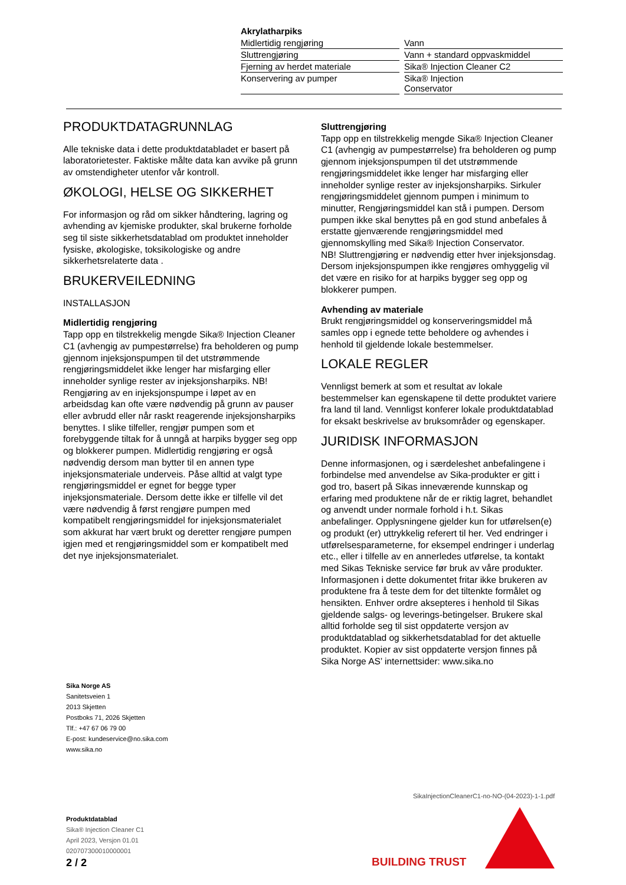Akrylatharpiks
| Midlertidig rengjøring | Vann |
| Sluttrengjøring | Vann + standard oppvaskmiddel |
| Fjerning av herdet materiale | Sika® Injection Cleaner C2 |
| Konservering av pumper | Sika® Injection Conservator |
PRODUKTDATAGRUNNLAG
Alle tekniske data i dette produktdatabladet er basert på laboratorietester. Faktiske målte data kan avvike på grunn av omstendigheter utenfor vår kontroll.
ØKOLOGI, HELSE OG SIKKERHET
For informasjon og råd om sikker håndtering, lagring og avhending av kjemiske produkter, skal brukerne forholde seg til siste sikkerhetsdatablad om produktet inneholder fysiske, økologiske, toksikologiske og andre sikkerhetsrelaterte data .
BRUKERVEILEDNING
INSTALLASJON
Midlertidig rengjøring
Tapp opp en tilstrekkelig mengde Sika® Injection Cleaner C1 (avhengig av pumpestørrelse) fra beholderen og pump gjennom injeksjonspumpen til det utstrømmende rengjøringsmiddelet ikke lenger har misfarging eller inneholder synlige rester av injeksjonsharpiks. NB! Rengjøring av en injeksjonspumpe i løpet av en arbeidsdag kan ofte være nødvendig på grunn av pauser eller avbrudd eller når raskt reagerende injeksjonsharpiks benyttes. I slike tilfeller, rengjør pumpen som et forebyggende tiltak for å unngå at harpiks bygger seg opp og blokkerer pumpen. Midlertidig rengjøring er også nødvendig dersom man bytter til en annen type injeksjonsmateriale underveis. Påse alltid at valgt type rengjøringsmiddel er egnet for begge typer injeksjonsmateriale. Dersom dette ikke er tilfelle vil det være nødvendig å først rengjøre pumpen med kompatibelt rengjøringsmiddel for injeksjonsmaterialet som akkurat har vært brukt og deretter rengjøre pumpen igjen med et rengjøringsmiddel som er kompatibelt med det nye injeksjonsmaterialet.
Sluttrengjøring
Tapp opp en tilstrekkelig mengde Sika® Injection Cleaner C1 (avhengig av pumpestørrelse) fra beholderen og pump gjennom injeksjonspumpen til det utstrømmende rengjøringsmiddelet ikke lenger har misfarging eller inneholder synlige rester av injeksjonsharpiks. Sirkuler rengjøringsmiddelet gjennom pumpen i minimum to minutter, Rengjøringsmiddel kan stå i pumpen. Dersom pumpen ikke skal benyttes på en god stund anbefales å erstatte gjenværende rengjøringsmiddel med gjennomskylling med Sika® Injection Conservator.
NB! Sluttrengjøring er nødvendig etter hver injeksjonsdag. Dersom injeksjonspumpen ikke rengjøres omhyggelig vil det være en risiko for at harpiks bygger seg opp og blokkerer pumpen.
Avhending av materiale
Brukt rengjøringsmiddel og konserveringsmiddel må samles opp i egnede tette beholdere og avhendes i henhold til gjeldende lokale bestemmelser.
LOKALE REGLER
Vennligst bemerk at som et resultat av lokale bestemmelser kan egenskapene til dette produktet variere fra land til land. Vennligst konferer lokale produktdatablad for eksakt beskrivelse av bruksområder og egenskaper.
JURIDISK INFORMASJON
Denne informasjonen, og i særdeleshet anbefalingene i forbindelse med anvendelse av Sika-produkter er gitt i god tro, basert på Sikas inneværende kunnskap og erfaring med produktene når de er riktig lagret, behandlet og anvendt under normale forhold i h.t. Sikas anbefalinger. Opplysningene gjelder kun for utførelsen(e) og produkt (er) uttrykkelig referert til her. Ved endringer i utførelsesparameterne, for eksempel endringer i underlag etc., eller i tilfelle av en annerledes utførelse, ta kontakt med Sikas Tekniske service før bruk av våre produkter. Informasjonen i dette dokumentet fritar ikke brukeren av produktene fra å teste dem for det tiltenkte formålet og hensikten. Enhver ordre aksepteres i henhold til Sikas gjeldende salgs- og leverings-betingelser. Brukere skal alltid forholde seg til sist oppdaterte versjon av produktdatablad og sikkerhetsdatablad for det aktuelle produktet. Kopier av sist oppdaterte versjon finnes på Sika Norge AS’ internettsider: www.sika.no
Sika Norge AS
Sanitetsveien 1
2013 Skjetten
Postboks 71, 2026 Skjetten
Tlf.: +47 67 06 79 00
E-post: kundeservice@no.sika.com
www.sika.no
Produktdatablad
Sika® Injection Cleaner C1
April 2023, Versjon 01.01
020707300010000001
SikaInjectionCleanerC1-no-NO-(04-2023)-1-1.pdf
BUILDING TRUST
2 / 2